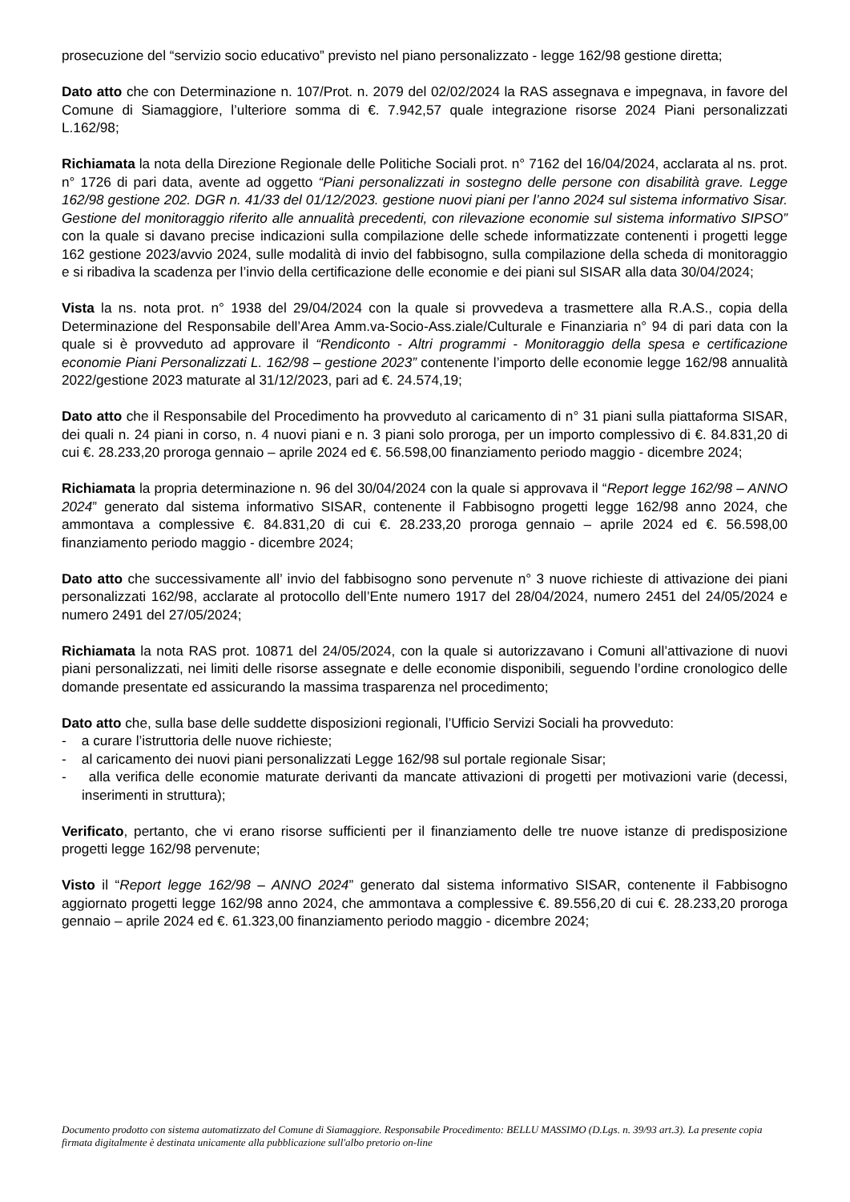prosecuzione del “servizio socio educativo” previsto nel piano personalizzato - legge 162/98 gestione diretta;
Dato atto che con Determinazione n. 107/Prot. n. 2079 del 02/02/2024 la RAS assegnava e impegnava, in favore del Comune di Siamaggiore, l’ulteriore somma di €. 7.942,57 quale integrazione risorse 2024 Piani personalizzati L.162/98;
Richiamata la nota della Direzione Regionale delle Politiche Sociali prot. n° 7162 del 16/04/2024, acclarata al ns. prot. n° 1726 di pari data, avente ad oggetto “Piani personalizzati in sostegno delle persone con disabilità grave. Legge 162/98 gestione 202. DGR n. 41/33 del 01/12/2023. gestione nuovi piani per l’anno 2024 sul sistema informativo Sisar. Gestione del monitoraggio riferito alle annualità precedenti, con rilevazione economie sul sistema informativo SIPSO” con la quale si davano precise indicazioni sulla compilazione delle schede informatizzate contenenti i progetti legge 162 gestione 2023/avvio 2024, sulle modalità di invio del fabbisogno, sulla compilazione della scheda di monitoraggio e si ribadiva la scadenza per l’invio della certificazione delle economie e dei piani sul SISAR alla data 30/04/2024;
Vista la ns. nota prot. n° 1938 del 29/04/2024 con la quale si provvedeva a trasmettere alla R.A.S., copia della Determinazione del Responsabile dell’Area Amm.va-Socio-Ass.ziale/Culturale e Finanziaria n° 94 di pari data con la quale si è provveduto ad approvare il “Rendiconto - Altri programmi - Monitoraggio della spesa e certificazione economie Piani Personalizzati L. 162/98 – gestione 2023” contenente l’importo delle economie legge 162/98 annualità 2022/gestione 2023 maturate al 31/12/2023, pari ad €. 24.574,19;
Dato atto che il Responsabile del Procedimento ha provveduto al caricamento di n° 31 piani sulla piattaforma SISAR, dei quali n. 24 piani in corso, n. 4 nuovi piani e n. 3 piani solo proroga, per un importo complessivo di €. 84.831,20 di cui €. 28.233,20 proroga gennaio – aprile 2024 ed €. 56.598,00 finanziamento periodo maggio - dicembre 2024;
Richiamata la propria determinazione n. 96 del 30/04/2024 con la quale si approvava il “Report legge 162/98 – ANNO 2024” generato dal sistema informativo SISAR, contenente il Fabbisogno progetti legge 162/98 anno 2024, che ammontava a complessive €. 84.831,20 di cui €. 28.233,20 proroga gennaio – aprile 2024 ed €. 56.598,00 finanziamento periodo maggio - dicembre 2024;
Dato atto che successivamente all’ invio del fabbisogno sono pervenute n° 3 nuove richieste di attivazione dei piani personalizzati 162/98, acclarate al protocollo dell’Ente numero 1917 del 28/04/2024, numero 2451 del 24/05/2024 e numero 2491 del 27/05/2024;
Richiamata la nota RAS prot. 10871 del 24/05/2024, con la quale si autorizzavano i Comuni all’attivazione di nuovi piani personalizzati, nei limiti delle risorse assegnate e delle economie disponibili, seguendo l’ordine cronologico delle domande presentate ed assicurando la massima trasparenza nel procedimento;
Dato atto che, sulla base delle suddette disposizioni regionali, l’Ufficio Servizi Sociali ha provveduto:
- a curare l’istruttoria delle nuove richieste;
- al caricamento dei nuovi piani personalizzati Legge 162/98 sul portale regionale Sisar;
- alla verifica delle economie maturate derivanti da mancate attivazioni di progetti per motivazioni varie (decessi, inserimenti in struttura);
Verificato, pertanto, che vi erano risorse sufficienti per il finanziamento delle tre nuove istanze di predisposizione progetti legge 162/98 pervenute;
Visto il “Report legge 162/98 – ANNO 2024” generato dal sistema informativo SISAR, contenente il Fabbisogno aggiornato progetti legge 162/98 anno 2024, che ammontava a complessive €. 89.556,20 di cui €. 28.233,20 proroga gennaio – aprile 2024 ed €. 61.323,00 finanziamento periodo maggio - dicembre 2024;
Documento prodotto con sistema automatizzato del Comune di Siamaggiore. Responsabile Procedimento: BELLU MASSIMO (D.Lgs. n. 39/93 art.3). La presente copia firmata digitalmente è destinata unicamente alla pubblicazione sull'albo pretorio on-line